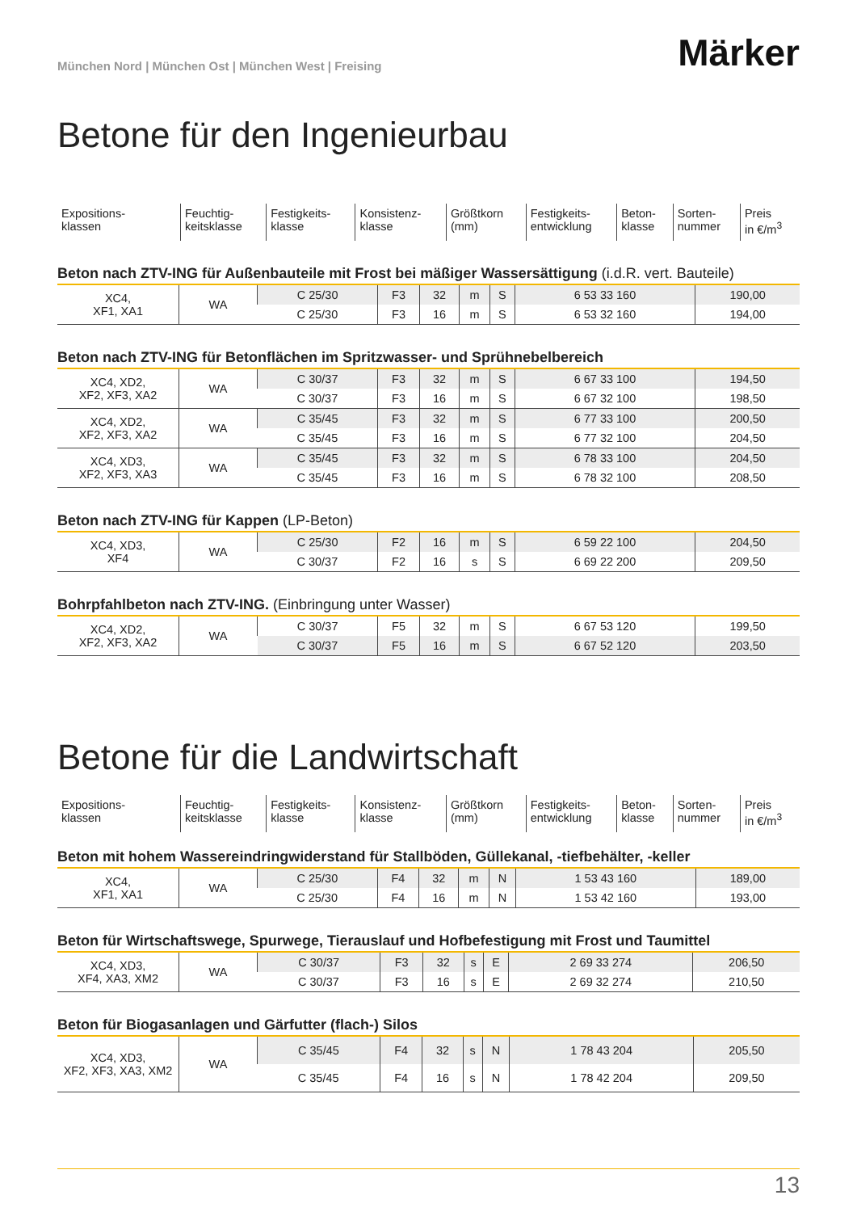München Nord | München Ost | München West | Freising
Märker
Betone für den Ingenieurbau
| Expositions- klassen | Feuchtig- keitsklasse | Festigkeits- klasse | Konsistenz- klasse | Größtkorn (mm) | Festigkeits- entwicklung | Beton- klasse | Sorten- nummer | Preis in €/m<sup>3</sup> |
Beton nach ZTV-ING für Außenbauteile mit Frost bei mäßiger Wassersättigung (i.d.R. vert. Bauteile)
| XC4, XF1, XA1 | WA | C 25/30 | F3 | 32 | m | S | 6 53 33 160 | 190,00 |
| | | C 25/30 | F3 | 16 | m | S | 6 53 32 160 | 194,00 |
Beton nach ZTV-ING für Betonflächen im Spritzwasser- und Sprühnebelbereich
| XC4, XD2, XF2, XF3, XA2 | WA | C 30/37 | F3 | 32 | m | S | 6 67 33 100 | 194,50 |
| | | C 30/37 | F3 | 16 | m | S | 6 67 32 100 | 198,50 |
| XC4, XD2, XF2, XF3, XA2 | WA | C 35/45 | F3 | 32 | m | S | 6 77 33 100 | 200,50 |
| | | C 35/45 | F3 | 16 | m | S | 6 77 32 100 | 204,50 |
| XC4, XD3, XF2, XF3, XA3 | WA | C 35/45 | F3 | 32 | m | S | 6 78 33 100 | 204,50 |
| | | C 35/45 | F3 | 16 | m | S | 6 78 32 100 | 208,50 |
Beton nach ZTV-ING für Kappen (LP-Beton)
| XC4, XD3, XF4 | WA | C 25/30 | F2 | 16 | m | S | 6 59 22 100 | 204,50 |
| | | C 30/37 | F2 | 16 | s | S | 6 69 22 200 | 209,50 |
Bohrpfahlbeton nach ZTV-ING. (Einbringung unter Wasser)
| XC4, XD2, XF2, XF3, XA2 | WA | C 30/37 | F5 | 32 | m | S | 6 67 53 120 | 199,50 |
| | | C 30/37 | F5 | 16 | m | S | 6 67 52 120 | 203,50 |
Betone für die Landwirtschaft
| Expositions- klassen | Feuchtig- keitsklasse | Festigkeits- klasse | Konsistenz- klasse | Größtkorn (mm) | Festigkeits- entwicklung | Beton- klasse | Sorten- nummer | Preis in €/m<sup>3</sup> |
Beton mit hohem Wassereindringwiderstand für Stallböden, Güllekanal, -tiefbehälter, -keller
| XC4, XF1, XA1 | WA | C 25/30 | F4 | 32 | m | N | 1 53 43 160 | 189,00 |
| | | C 25/30 | F4 | 16 | m | N | 1 53 42 160 | 193,00 |
Beton für Wirtschaftswege, Spurwege, Tierauslauf und Hofbefestigung mit Frost und Taumittel
| XC4, XD3, XF4, XA3, XM2 | WA | C 30/37 | F3 | 32 | s | E | 2 69 33 274 | 206,50 |
| | | C 30/37 | F3 | 16 | s | E | 2 69 32 274 | 210,50 |
Beton für Biogasanlagen und Gärfutter (flach-) Silos
| XC4, XD3, XF2, XF3, XA3, XM2 | WA | C 35/45 | F4 | 32 | s | N | 1 78 43 204 | 205,50 |
| | | C 35/45 | F4 | 16 | s | N | 1 78 42 204 | 209,50 |
13